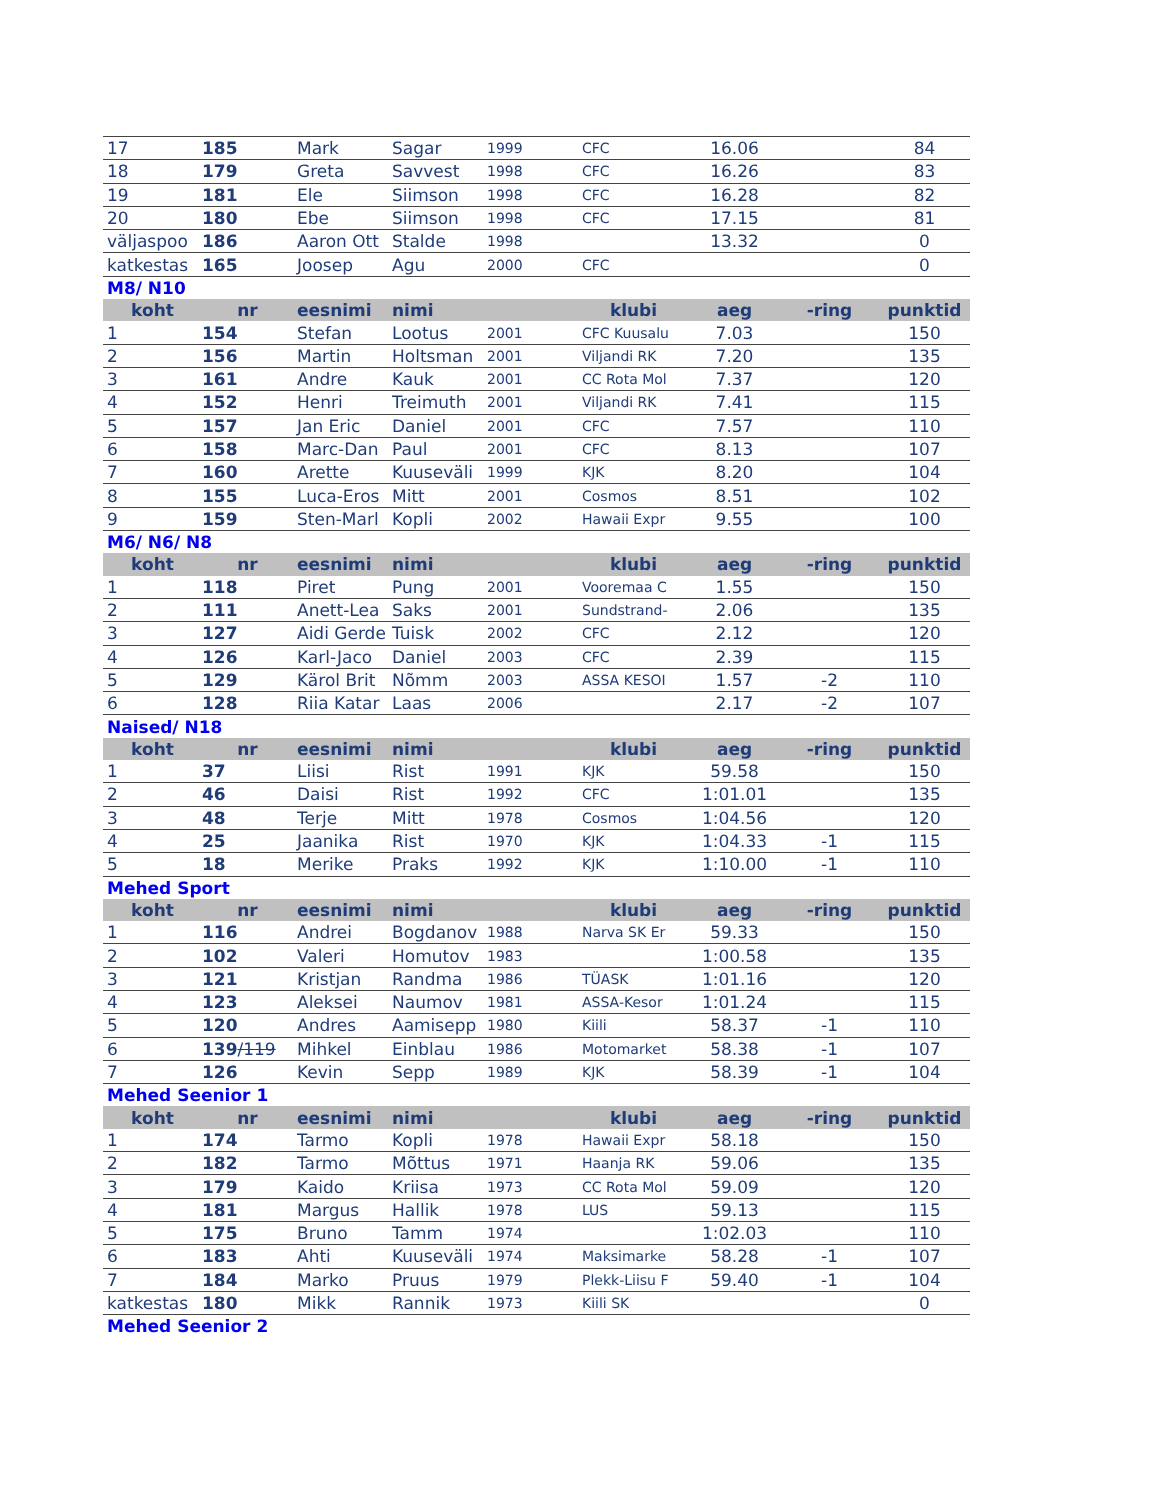| 17 | 185 | Mark | Sagar | 1999 | CFC | 16.06 | | 84 |
| 18 | 179 | Greta | Savvest | 1998 | CFC | 16.26 | | 83 |
| 19 | 181 | Ele | Siimson | 1998 | CFC | 16.28 | | 82 |
| 20 | 180 | Ebe | Siimson | 1998 | CFC | 17.15 | | 81 |
| väljaspoo | 186 | Aaron Ott | Stalde | 1998 | | 13.32 | | 0 |
| katkestas | 165 | Joosep | Agu | 2000 | CFC | | | 0 |
| M8/ N10 | | | | | | | | |
| koht | nr | eesnimi | nimi | | klubi | aeg | -ring | punktid |
| 1 | 154 | Stefan | Lootus | 2001 | CFC Kuusalu | 7.03 | | 150 |
| 2 | 156 | Martin | Holtsman | 2001 | Viljandi RK | 7.20 | | 135 |
| 3 | 161 | Andre | Kauk | 2001 | CC Rota Mol | 7.37 | | 120 |
| 4 | 152 | Henri | Treimuth | 2001 | Viljandi RK | 7.41 | | 115 |
| 5 | 157 | Jan Eric | Daniel | 2001 | CFC | 7.57 | | 110 |
| 6 | 158 | Marc-Dan | Paul | 2001 | CFC | 8.13 | | 107 |
| 7 | 160 | Arette | Kuuseväli | 1999 | KJK | 8.20 | | 104 |
| 8 | 155 | Luca-Eros | Mitt | 2001 | Cosmos | 8.51 | | 102 |
| 9 | 159 | Sten-Marl | Kopli | 2002 | Hawaii Expr | 9.55 | | 100 |
| M6/ N6/ N8 | | | | | | | | |
| koht | nr | eesnimi | nimi | | klubi | aeg | -ring | punktid |
| 1 | 118 | Piret | Pung | 2001 | Vooremaa C | 1.55 | | 150 |
| 2 | 111 | Anett-Lea | Saks | 2001 | Sundstrand- | 2.06 | | 135 |
| 3 | 127 | Aidi Gerde | Tuisk | 2002 | CFC | 2.12 | | 120 |
| 4 | 126 | Karl-Jaco | Daniel | 2003 | CFC | 2.39 | | 115 |
| 5 | 129 | Kärol Brit | Nõmm | 2003 | ASSA KESOI | 1.57 | -2 | 110 |
| 6 | 128 | Riia Katar | Laas | 2006 | | 2.17 | -2 | 107 |
| Naised/ N18 | | | | | | | | |
| koht | nr | eesnimi | nimi | | klubi | aeg | -ring | punktid |
| 1 | 37 | Liisi | Rist | 1991 | KJK | 59.58 | | 150 |
| 2 | 46 | Daisi | Rist | 1992 | CFC | 1:01.01 | | 135 |
| 3 | 48 | Terje | Mitt | 1978 | Cosmos | 1:04.56 | | 120 |
| 4 | 25 | Jaanika | Rist | 1970 | KJK | 1:04.33 | -1 | 115 |
| 5 | 18 | Merike | Praks | 1992 | KJK | 1:10.00 | -1 | 110 |
| Mehed Sport | | | | | | | | |
| koht | nr | eesnimi | nimi | | klubi | aeg | -ring | punktid |
| 1 | 116 | Andrei | Bogdanov | 1988 | Narva SK Er | 59.33 | | 150 |
| 2 | 102 | Valeri | Homutov | 1983 | | 1:00.58 | | 135 |
| 3 | 121 | Kristjan | Randma | 1986 | TÜASK | 1:01.16 | | 120 |
| 4 | 123 | Aleksei | Naumov | 1981 | ASSA-Kesor | 1:01.24 | | 115 |
| 5 | 120 | Andres | Aamisepp | 1980 | Kiili | 58.37 | -1 | 110 |
| 6 | 139 /119 | Mihkel | Einblau | 1986 | Motomarket | 58.38 | -1 | 107 |
| 7 | 126 | Kevin | Sepp | 1989 | KJK | 58.39 | -1 | 104 |
| Mehed Seenior 1 | | | | | | | | |
| koht | nr | eesnimi | nimi | | klubi | aeg | -ring | punktid |
| 1 | 174 | Tarmo | Kopli | 1978 | Hawaii Expr | 58.18 | | 150 |
| 2 | 182 | Tarmo | Mõttus | 1971 | Haanja RK | 59.06 | | 135 |
| 3 | 179 | Kaido | Kriisa | 1973 | CC Rota Mol | 59.09 | | 120 |
| 4 | 181 | Margus | Hallik | 1978 | LUS | 59.13 | | 115 |
| 5 | 175 | Bruno | Tamm | 1974 | | 1:02.03 | | 110 |
| 6 | 183 | Ahti | Kuuseväli | 1974 | Maksimarke | 58.28 | -1 | 107 |
| 7 | 184 | Marko | Pruus | 1979 | Plekk-Liisu F | 59.40 | -1 | 104 |
| katkestas | 180 | Mikk | Rannik | 1973 | Kiili SK | | | 0 |
| Mehed Seenior 2 | | | | | | | | |